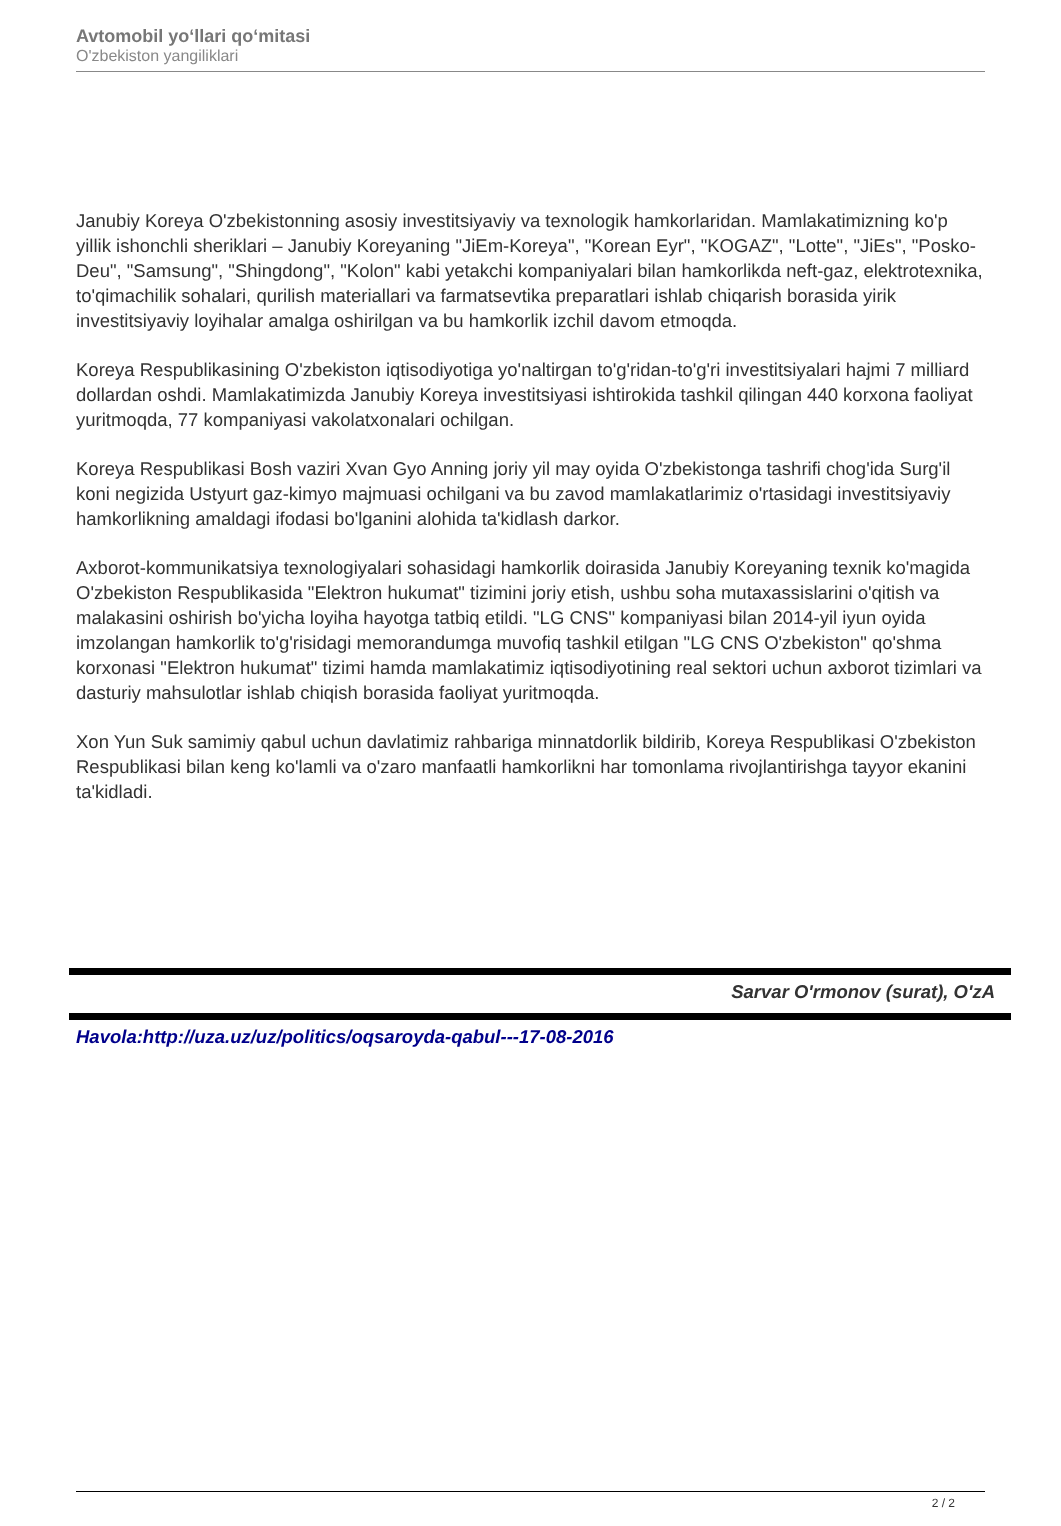Avtomobil yo‘llari qo‘mitasi
O'zbekiston yangiliklari
Janubiy Koreya O'zbekistonning asosiy investitsiyaviy va texnologik hamkorlaridan. Mamlakatimizning ko'p yillik ishonchli sheriklari – Janubiy Koreyaning "JiEm-Koreya", "Korean Eyr", "KOGAZ", "Lotte", "JiEs", "Posko-Deu", "Samsung", "Shingdong", "Kolon" kabi yetakchi kompaniyalari bilan hamkorlikda neft-gaz, elektrotexnika, to'qimachilik sohalari, qurilish materiallari va farmatsevtika preparatlari ishlab chiqarish borasida yirik investitsiyaviy loyihalar amalga oshirilgan va bu hamkorlik izchil davom etmoqda.
Koreya Respublikasining O'zbekiston iqtisodiyotiga yo'naltirgan to'g'ridan-to'g'ri investitsiyalari hajmi 7 milliard dollardan oshdi. Mamlakatimizda Janubiy Koreya investitsiyasi ishtirokida tashkil qilingan 440 korxona faoliyat yuritmoqda, 77 kompaniyasi vakolatxonalari ochilgan.
Koreya Respublikasi Bosh vaziri Xvan Gyo Anning joriy yil may oyida O'zbekistonga tashrifi chog'ida Surg'il koni negizida Ustyurt gaz-kimyo majmuasi ochilgani va bu zavod mamlakatlarimiz o'rtasidagi investitsiyaviy hamkorlikning amaldagi ifodasi bo'lganini alohida ta'kidlash darkor.
Axborot-kommunikatsiya texnologiyalari sohasidagi hamkorlik doirasida Janubiy Koreyaning texnik ko'magida O'zbekiston Respublikasida "Elektron hukumat" tizimini joriy etish, ushbu soha mutaxassislarini o'qitish va malakasini oshirish bo'yicha loyiha hayotga tatbiq etildi. "LG CNS" kompaniyasi bilan 2014-yil iyun oyida imzolangan hamkorlik to'g'risidagi memorandumga muvofiq tashkil etilgan "LG CNS O'zbekiston" qo'shma korxonasi "Elektron hukumat" tizimi hamda mamlakatimiz iqtisodiyotining real sektori uchun axborot tizimlari va dasturiy mahsulotlar ishlab chiqish borasida faoliyat yuritmoqda.
Xon Yun Suk samimiy qabul uchun davlatimiz rahbariga minnatdorlik bildirib, Koreya Respublikasi O'zbekiston Respublikasi bilan keng ko'lamli va o'zaro manfaatli hamkorlikni har tomonlama rivojlantirishga tayyor ekanini ta'kidladi.
Sarvar O'rmonov (surat), O'zA
Havola:http://uza.uz/uz/politics/oqsaroyda-qabul---17-08-2016
2 / 2